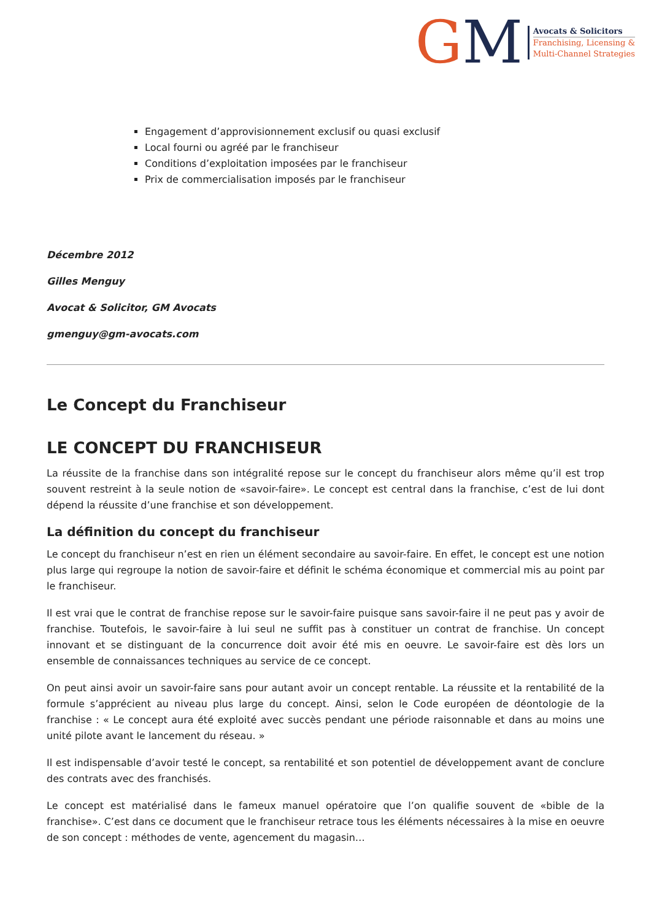GM
Avocats & Solicitors
Franchising, Licensing &
Multi-Channel Strategies
Engagement d’approvisionnement exclusif ou quasi exclusif
Local fourni ou agréé par le franchiseur
Conditions d’exploitation imposées par le franchiseur
Prix de commercialisation imposés par le franchiseur
Décembre 2012
Gilles Menguy
Avocat & Solicitor, GM Avocats
gmenguy@gm-avocats.com
Le Concept du Franchiseur
LE CONCEPT DU FRANCHISEUR
La réussite de la franchise dans son intégralité repose sur le concept du franchiseur alors même qu’il est trop souvent restreint à la seule notion de «savoir-faire». Le concept est central dans la franchise, c’est de lui dont dépend la réussite d’une franchise et son développement.
La définition du concept du franchiseur
Le concept du franchiseur n’est en rien un élément secondaire au savoir-faire. En effet, le concept est une notion plus large qui regroupe la notion de savoir-faire et définit le schéma économique et commercial mis au point par le franchiseur.
Il est vrai que le contrat de franchise repose sur le savoir-faire puisque sans savoir-faire il ne peut pas y avoir de franchise. Toutefois, le savoir-faire à lui seul ne suffit pas à constituer un contrat de franchise. Un concept innovant et se distinguant de la concurrence doit avoir été mis en oeuvre. Le savoir-faire est dès lors un ensemble de connaissances techniques au service de ce concept.
On peut ainsi avoir un savoir-faire sans pour autant avoir un concept rentable. La réussite et la rentabilité de la formule s’apprécient au niveau plus large du concept. Ainsi, selon le Code européen de déontologie de la franchise : « Le concept aura été exploité avec succès pendant une période raisonnable et dans au moins une unité pilote avant le lancement du réseau. »
Il est indispensable d’avoir testé le concept, sa rentabilité et son potentiel de développement avant de conclure des contrats avec des franchisés.
Le concept est matérialisé dans le fameux manuel opératoire que l’on qualifie souvent de «bible de la franchise». C’est dans ce document que le franchiseur retrace tous les éléments nécessaires à la mise en oeuvre de son concept : méthodes de vente, agencement du magasin…